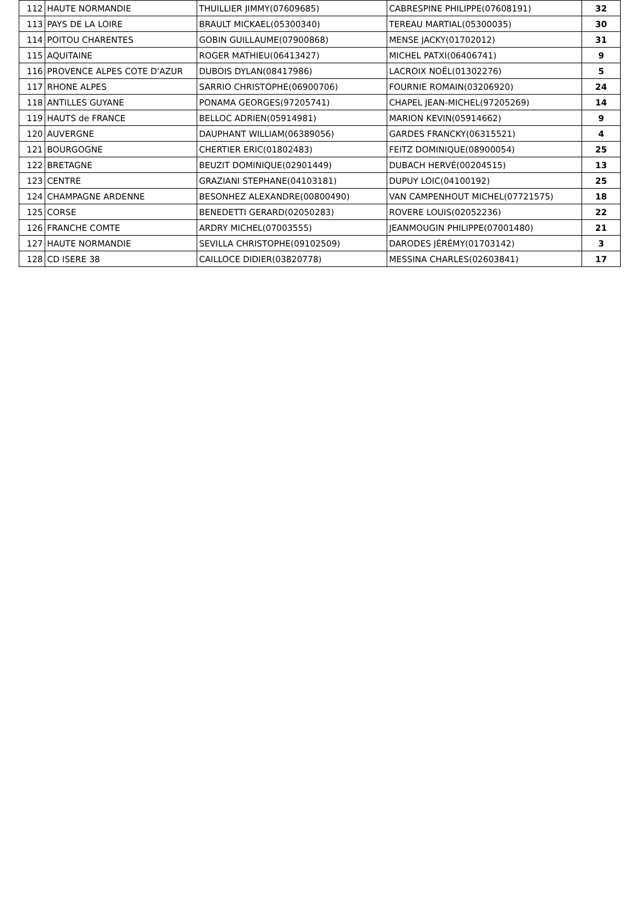| 112 | HAUTE NORMANDIE | THUILLIER JIMMY(07609685) | CABRESPINE PHILIPPE(07608191) | 32 |
| 113 | PAYS DE LA LOIRE | BRAULT MICKAEL(05300340) | TEREAU MARTIAL(05300035) | 30 |
| 114 | POITOU CHARENTES | GOBIN GUILLAUME(07900868) | MENSE JACKY(01702012) | 31 |
| 115 | AQUITAINE | ROGER MATHIEU(06413427) | MICHEL PATXI(06406741) | 9 |
| 116 | PROVENCE ALPES COTE D'AZUR | DUBOIS DYLAN(08417986) | LACROIX NOËL(01302276) | 5 |
| 117 | RHONE ALPES | SARRIO CHRISTOPHE(06900706) | FOURNIE ROMAIN(03206920) | 24 |
| 118 | ANTILLES GUYANE | PONAMA GEORGES(97205741) | CHAPEL JEAN-MICHEL(97205269) | 14 |
| 119 | HAUTS de FRANCE | BELLOC ADRIEN(05914981) | MARION KEVIN(05914662) | 9 |
| 120 | AUVERGNE | DAUPHANT WILLIAM(06389056) | GARDES FRANCKY(06315521) | 4 |
| 121 | BOURGOGNE | CHERTIER ERIC(01802483) | FEITZ DOMINIQUE(08900054) | 25 |
| 122 | BRETAGNE | BEUZIT DOMINIQUE(02901449) | DUBACH HERVÉ(00204515) | 13 |
| 123 | CENTRE | GRAZIANI STEPHANE(04103181) | DUPUY LOIC(04100192) | 25 |
| 124 | CHAMPAGNE ARDENNE | BESONHEZ ALEXANDRE(00800490) | VAN CAMPENHOUT MICHEL(07721575) | 18 |
| 125 | CORSE | BENEDETTI GERARD(02050283) | ROVERE LOUIS(02052236) | 22 |
| 126 | FRANCHE COMTE | ARDRY MICHEL(07003555) | JEANMOUGIN PHILIPPE(07001480) | 21 |
| 127 | HAUTE NORMANDIE | SEVILLA CHRISTOPHE(09102509) | DARODES JÉRÉMY(01703142) | 3 |
| 128 | CD ISERE 38 | CAILLOCE DIDIER(03820778) | MESSINA CHARLES(02603841) | 17 |